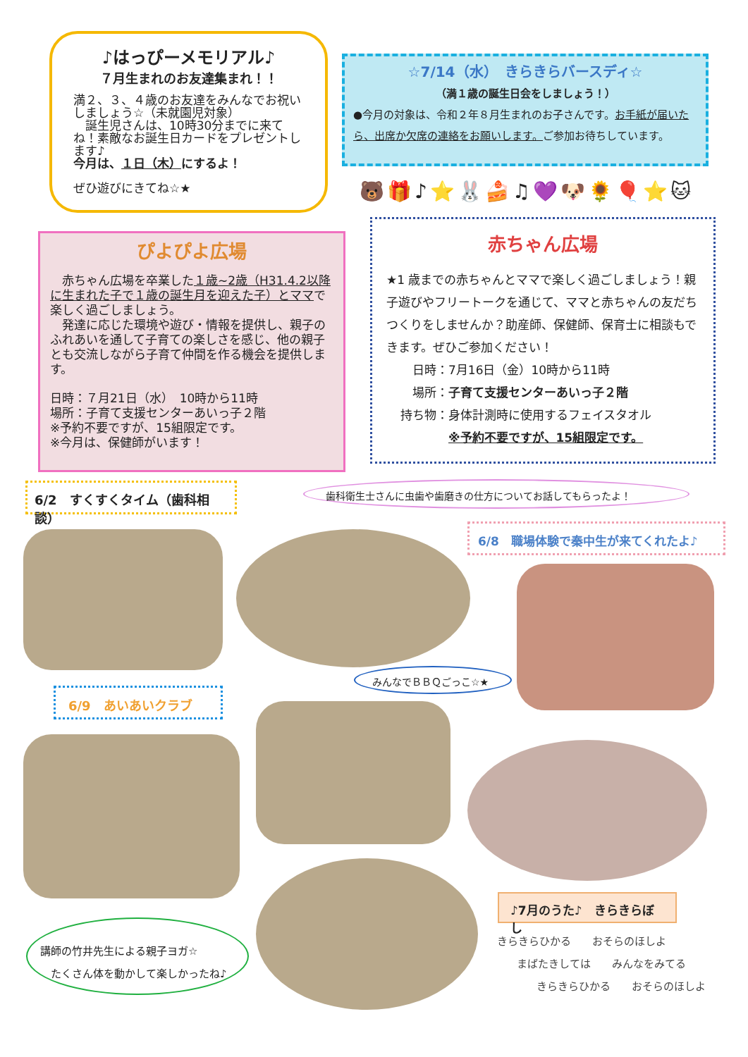♪はっぴーメモリアル♪
７月生まれのお友達集まれ！！
満２、３、４歳のお友達をみんなでお祝いしましょう☆（未就園児対象）
　誕生児さんは、10時30分までに来てね！素敵なお誕生日カードをプレゼントします♪
今月は、１日（木）にするよ！
ぜひ遊びにきてね☆★
☆7/14（水）　きらきらバースディ☆
（満１歳の誕生日会をしましょう！）
●今月の対象は、令和２年８月生まれのお子さんです。お手紙が届いたら、出席か欠席の連絡をお願いします。ご参加お待ちしています。
ぴよぴよ広場
　赤ちゃん広場を卒業した１歳~2歳（H31.4.2以降に生まれた子で１歳の誕生月を迎えた子）とママで楽しく過ごしましょう。
　発達に応じた環境や遊び・情報を提供し、親子のふれあいを通して子育ての楽しさを感じ、他の親子とも交流しながら子育て仲間を作る機会を提供します。
日時：７月21日（水）　10時から11時
場所：子育て支援センターあいっ子２階
※予約不要ですが、15組限定です。
※今月は、保健師がいます！
🐻🎁♪⭐🐰🍰♫💜🐶🌻🎈⭐🐱
赤ちゃん広場
★1 歳までの赤ちゃんとママで楽しく過ごしましょう！親子遊びやフリートークを通じて、ママと赤ちゃんの友だちつくりをしませんか？助産師、保健師、保育士に相談もできます。ぜひご参加ください！
　日時：7月16日（金）10時から11時
　場所：子育て支援センターあいっ子２階
持ち物：身体計測時に使用するフェイスタオル
　　　　※予約不要ですが、15組限定です。
6/2　すくすくタイム（歯科相談） 歯科衛生士さんに虫歯や歯磨きの仕方についてお話してもらったよ！
6/8　職場体験で秦中生が来てくれたよ♪
みんなでＢＢＱごっこ☆★
6/9　あいあいクラブ
講師の竹井先生による親子ヨガ☆
　たくさん体を動かして楽しかったね♪
♪7月のうた♪　きらきらぼし
きらきらひかる　　おそらのほしよ
まばたきしては　　みんなをみてる
きらきらひかる　　おそらのほしよ